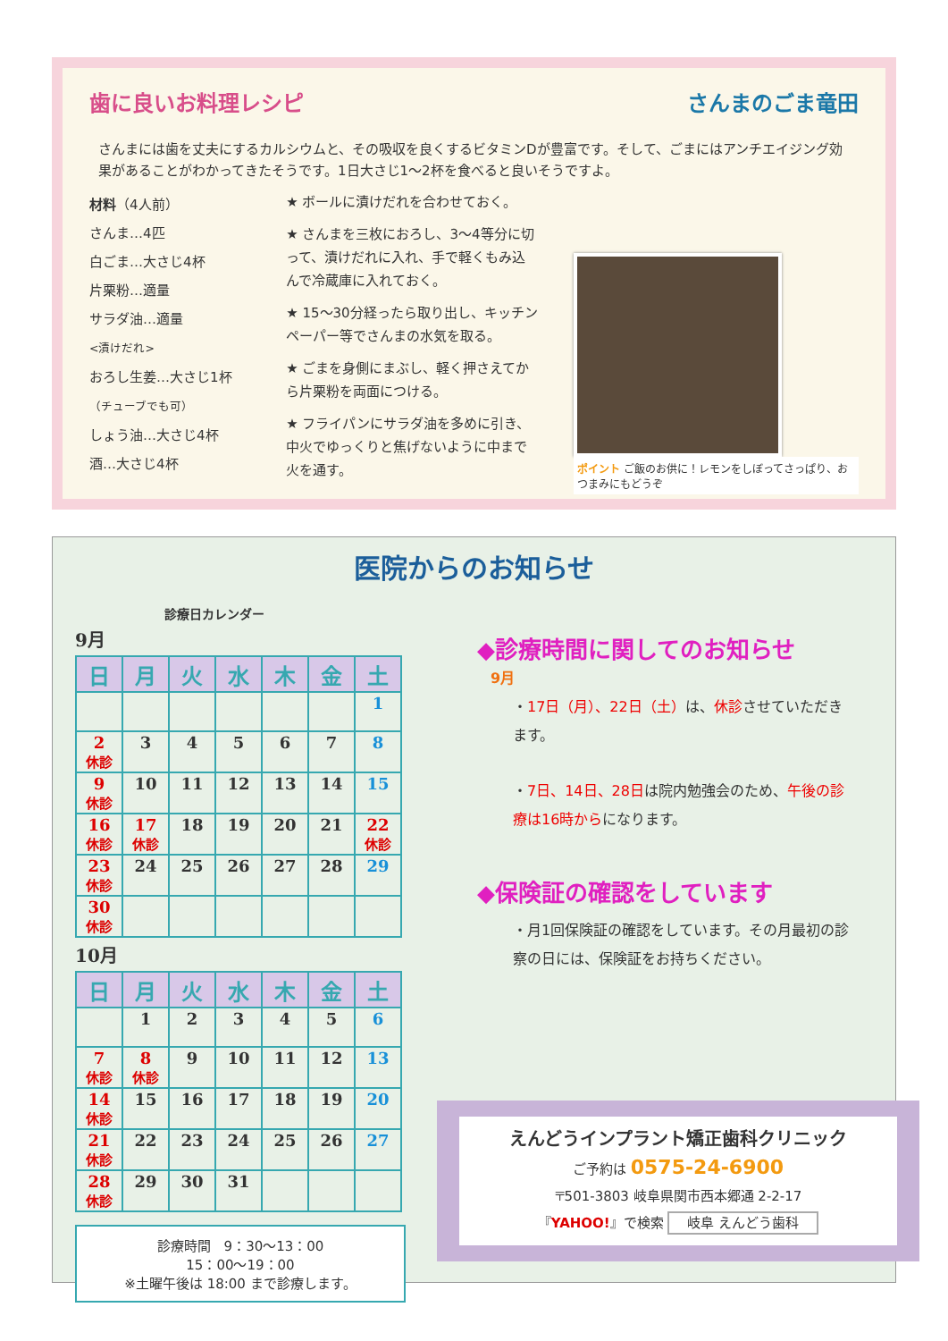歯に良いお料理レシピ さんまのごま竜田
さんまには歯を丈夫にするカルシウムと、その吸収を良くするビタミンDが豊富です。そして、ごまにはアンチエイジング効果があることがわかってきたそうです。1日大さじ1～2杯を食べると良いそうですよ。
材料（4人前）
さんま…4匹
白ごま…大さじ4杯
片栗粉…適量
サラダ油…適量
<漬けだれ>
おろし生姜…大さじ1杯
（チューブでも可）
しょう油…大さじ4杯
酒…大さじ4杯
★ ボールに漬けだれを合わせておく。
★ さんまを三枚におろし、3～4等分に切って、漬けだれに入れ、手で軽くもみ込んで冷蔵庫に入れておく。
★ 15～30分経ったら取り出し、キッチンペーパー等でさんまの水気を取る。
★ ごまを身側にまぶし、軽く押さえてから片栗粉を両面につける。
★ フライパンにサラダ油を多めに引き、中火でゆっくりと焦げないように中まで火を通す。
ポイント ご飯のお供に！レモンをしぼってさっぱり、おつまみにもどうぞ
医院からのお知らせ
診療日カレンダー
9月
| 日 | 月 | 火 | 水 | 木 | 金 | 土 |
| --- | --- | --- | --- | --- | --- | --- |
| | | | | | | 1 |
| 2 休診 | 3 | 4 | 5 | 6 | 7 | 8 |
| 9 休診 | 10 | 11 | 12 | 13 | 14 | 15 |
| 16 休診 | 17 休診 | 18 | 19 | 20 | 21 | 22 休診 |
| 23 休診 | 24 | 25 | 26 | 27 | 28 | 29 |
| 30 休診 | | | | | | |
10月
| 日 | 月 | 火 | 水 | 木 | 金 | 土 |
| --- | --- | --- | --- | --- | --- | --- |
| | 1 | 2 | 3 | 4 | 5 | 6 |
| 7 休診 | 8 休診 | 9 | 10 | 11 | 12 | 13 |
| 14 休診 | 15 | 16 | 17 | 18 | 19 | 20 |
| 21 休診 | 22 | 23 | 24 | 25 | 26 | 27 |
| 28 休診 | 29 | 30 | 31 | | | |
診療時間　9：30～13：00
15：00～19：00
※土曜午後は 18:00 まで診療します。
◆診療時間に関してのお知らせ
9月
・17日（月）、22日（土）は、休診させていただきます。
・7日、14日、28日は院内勉強会のため、午後の診療は16時からになります。
◆保険証の確認をしています
・月1回保険証の確認をしています。その月最初の診察の日には、保険証をお持ちください。
えんどうインプラント矯正歯科クリニック
ご予約は 0575-24-6900
〒501-3803 岐阜県関市西本郷通 2-2-17
『YAHOO!』で検索 岐阜 えんどう歯科